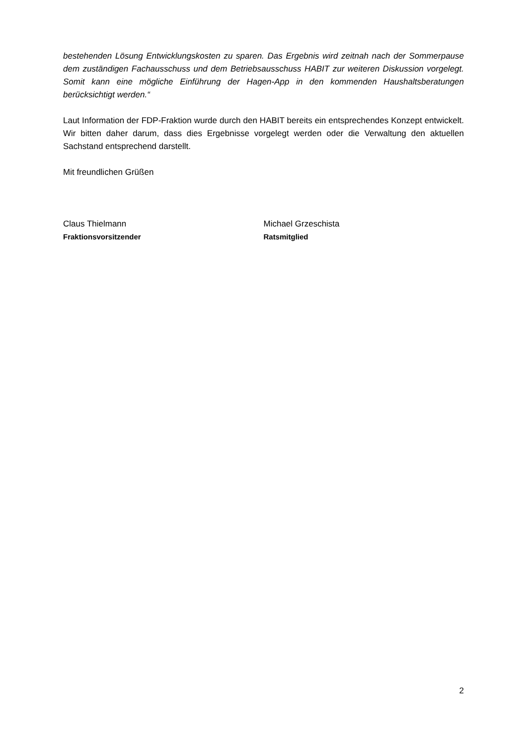bestehenden Lösung Entwicklungskosten zu sparen. Das Ergebnis wird zeitnah nach der Sommerpause dem zuständigen Fachausschuss und dem Betriebsausschuss HABIT zur weiteren Diskussion vorgelegt. Somit kann eine mögliche Einführung der Hagen-App in den kommenden Haushaltsberatungen berücksichtigt werden.“
Laut Information der FDP-Fraktion wurde durch den HABIT bereits ein entsprechendes Konzept entwickelt. Wir bitten daher darum, dass dies Ergebnisse vorgelegt werden oder die Verwaltung den aktuellen Sachstand entsprechend darstellt.
Mit freundlichen Grüßen
Claus Thielmann
Fraktionsvorsitzender
Michael Grzeschista
Ratsmitglied
2